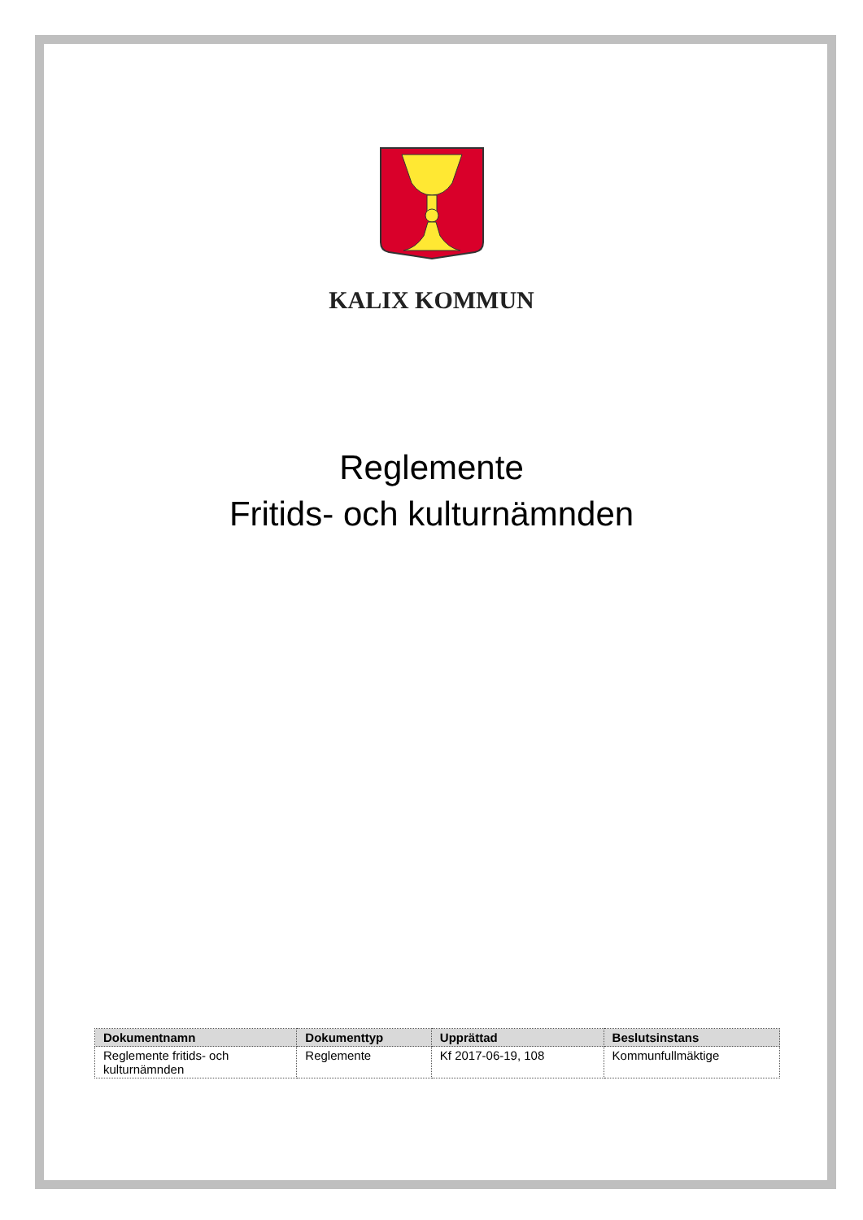KALIX KOMMUN
Reglemente
Fritids- och kulturnämnden
| Dokumentnamn | Dokumenttyp | Upprättad | Beslutsinstans |
| --- | --- | --- | --- |
| Reglemente fritids- och kulturnämnden | Reglemente | Kf 2017-06-19, 108 | Kommunfullmäktige |